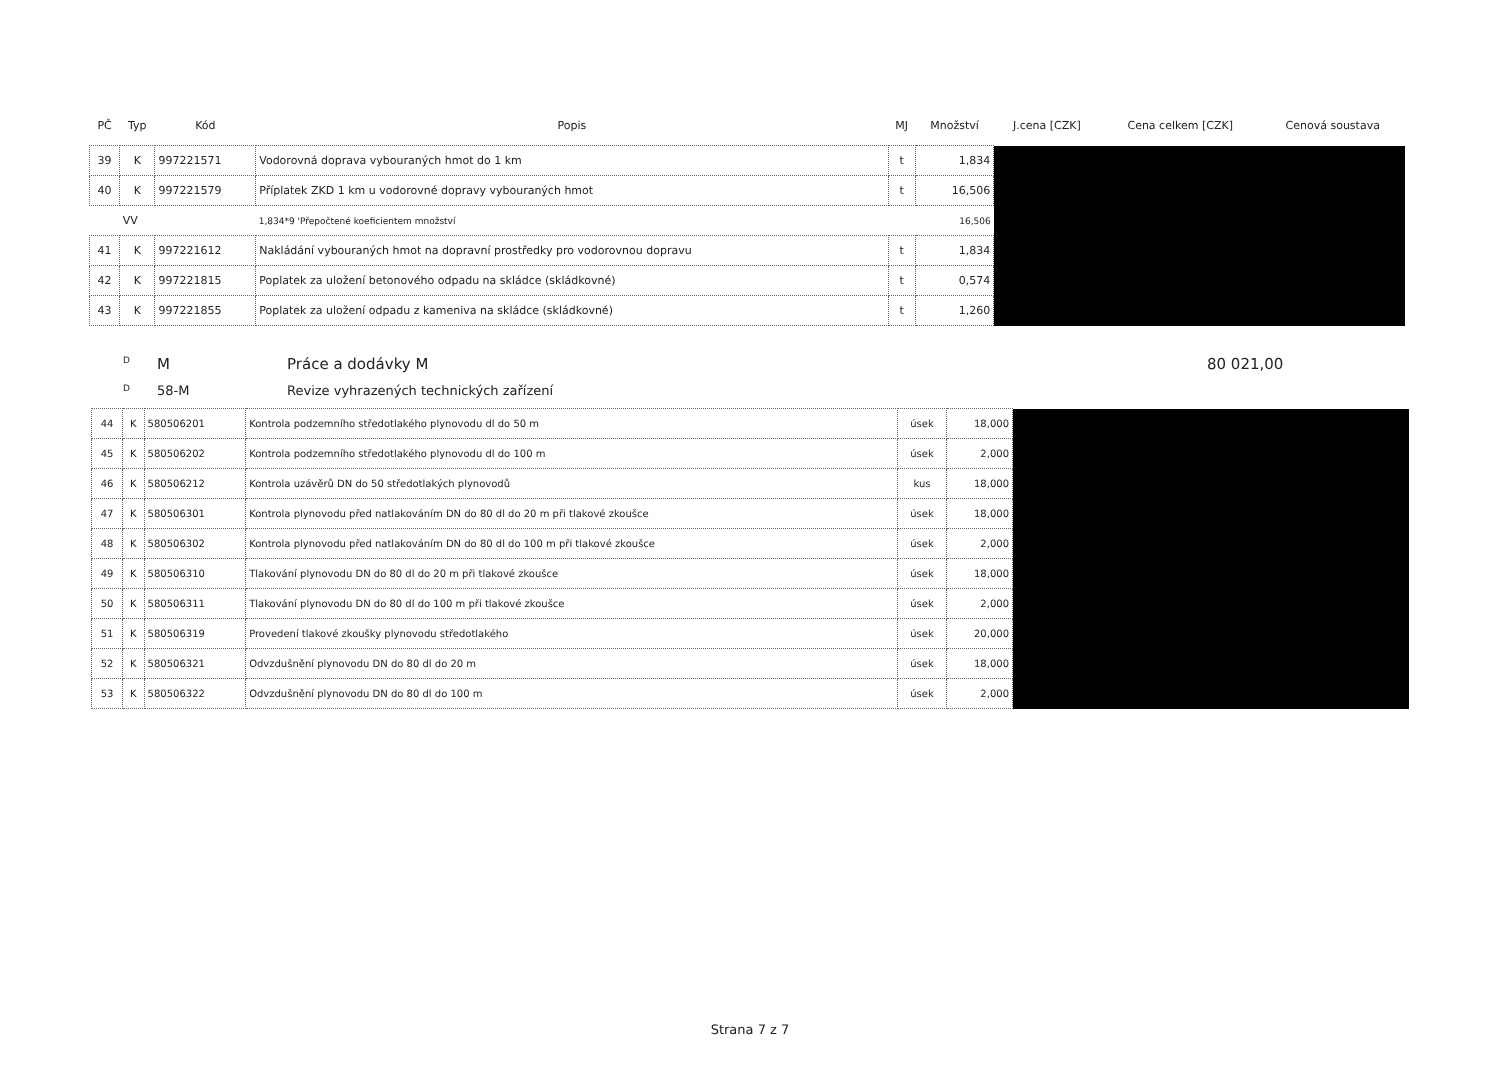| PČ | Typ | Kód | Popis | MJ | Množství | J.cena [CZK] | Cena celkem [CZK] | Cenová soustava |
| --- | --- | --- | --- | --- | --- | --- | --- | --- |
| 39 | K | 997221571 | Vodorovná doprava vybouraných hmot do 1 km | t | 1,834 | | | |
| 40 | K | 997221579 | Příplatek ZKD 1 km u vodorovné dopravy vybouraných hmot | t | 16,506 | | | |
| | VV | | 1,834*9 'Přepočtené koeficientem množství | | 16,506 | | | |
| 41 | K | 997221612 | Nakládání vybouraných hmot na dopravní prostředky pro vodorovnou dopravu | t | 1,834 | | | |
| 42 | K | 997221815 | Poplatek za uložení betonového odpadu na skládce (skládkovné) | t | 0,574 | | | |
| 43 | K | 997221855 | Poplatek za uložení odpadu z kameniva na skládce (skládkovné) | t | 1,260 | | | |
D M Práce a dodávky M 80 021,00
D 58-M Revize vyhrazených technických zařízení
| 44 | K | 580506201 | Kontrola podzemního středotlakého plynovodu dl do 50 m | úsek | 18,000 | |
| 45 | K | 580506202 | Kontrola podzemního středotlakého plynovodu dl do 100 m | úsek | 2,000 | |
| 46 | K | 580506212 | Kontrola uzávěrů DN do 50 středotlakých plynovodů | kus | 18,000 | |
| 47 | K | 580506301 | Kontrola plynovodu před natlakováním DN do 80 dl do 20 m při tlakové zkoušce | úsek | 18,000 | |
| 48 | K | 580506302 | Kontrola plynovodu před natlakováním DN do 80 dl do 100 m při tlakové zkoušce | úsek | 2,000 | |
| 49 | K | 580506310 | Tlakování plynovodu DN do 80 dl do 20 m při tlakové zkoušce | úsek | 18,000 | |
| 50 | K | 580506311 | Tlakování plynovodu DN do 80 dl do 100 m při tlakové zkoušce | úsek | 2,000 | |
| 51 | K | 580506319 | Provedení tlakové zkoušky plynovodu středotlakého | úsek | 20,000 | |
| 52 | K | 580506321 | Odvzdušnění plynovodu DN do 80 dl do 20 m | úsek | 18,000 | |
| 53 | K | 580506322 | Odvzdušnění plynovodu DN do 80 dl do 100 m | úsek | 2,000 | |
Strana 7 z 7